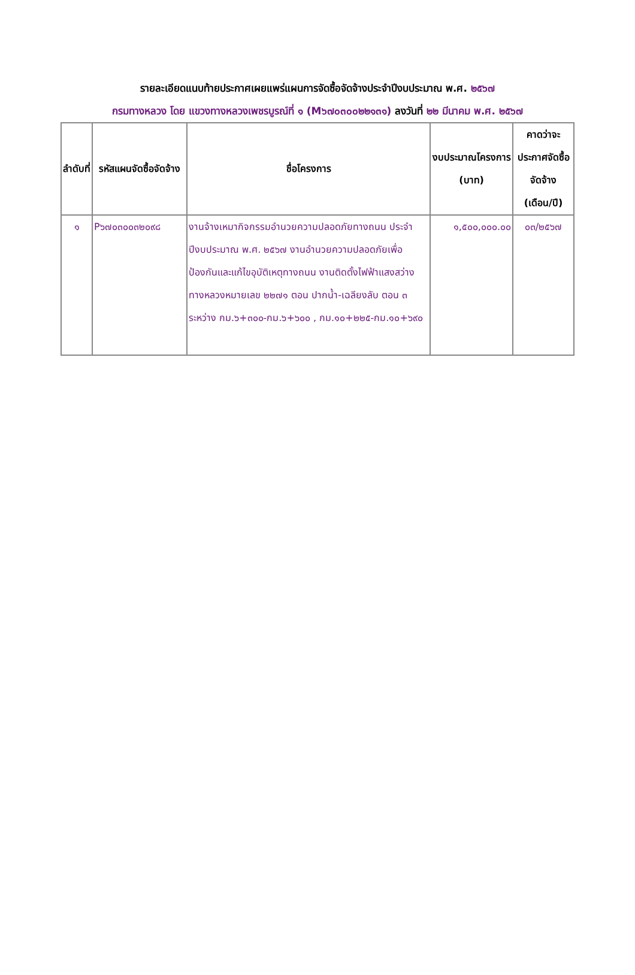รายละเอียดแนบท้ายประกาศเผยแพร่แผนการจัดซื้อจัดจ้างประจำปีงบประมาณ พ.ศ. ๒๕๖๗
กรมทางหลวง โดย แขวงทางหลวงเพชรบูรณ์ที่ ๑ (M๖๗๐๓๐๐๒๒๑๓๑) ลงวันที่ ๒๒ มีนาคม พ.ศ. ๒๕๖๗
| ลำดับที่ | รหัสแผนจัดซื้อจัดจ้าง | ชื่อโครงการ | งบประมาณโครงการ (บาท) | คาดว่าจะประกาศจัดซื้อจัดจ้าง (เดือน/ปี) |
| --- | --- | --- | --- | --- |
| ๑ | P๖๗๐๓๐๐๓๒๐๙๘ | งานจ้างเหมากิจกรรมอำนวยความปลอดภัยทางถนน ประจำปีงบประมาณ พ.ศ. ๒๕๖๗ งานอำนวยความปลอดภัยเพื่อป้องกันและแก้ไขอุบัติเหตุทางถนน งานติดตั้งไฟฟ้าแสงสว่าง ทางหลวงหมายเลข ๒๒๗๑ ตอน ปากน้ำ-เฉลียงลับ ตอน ๓ ระหว่าง กม.๖+๓๐๐-กม.๖+๖๐๐ , กม.๑๐+๒๒๕-กม.๑๐+๖๙๐ | ๑,๕๐๐,๐๐๐.๐๐ | ๐๓/๒๕๖๗ |